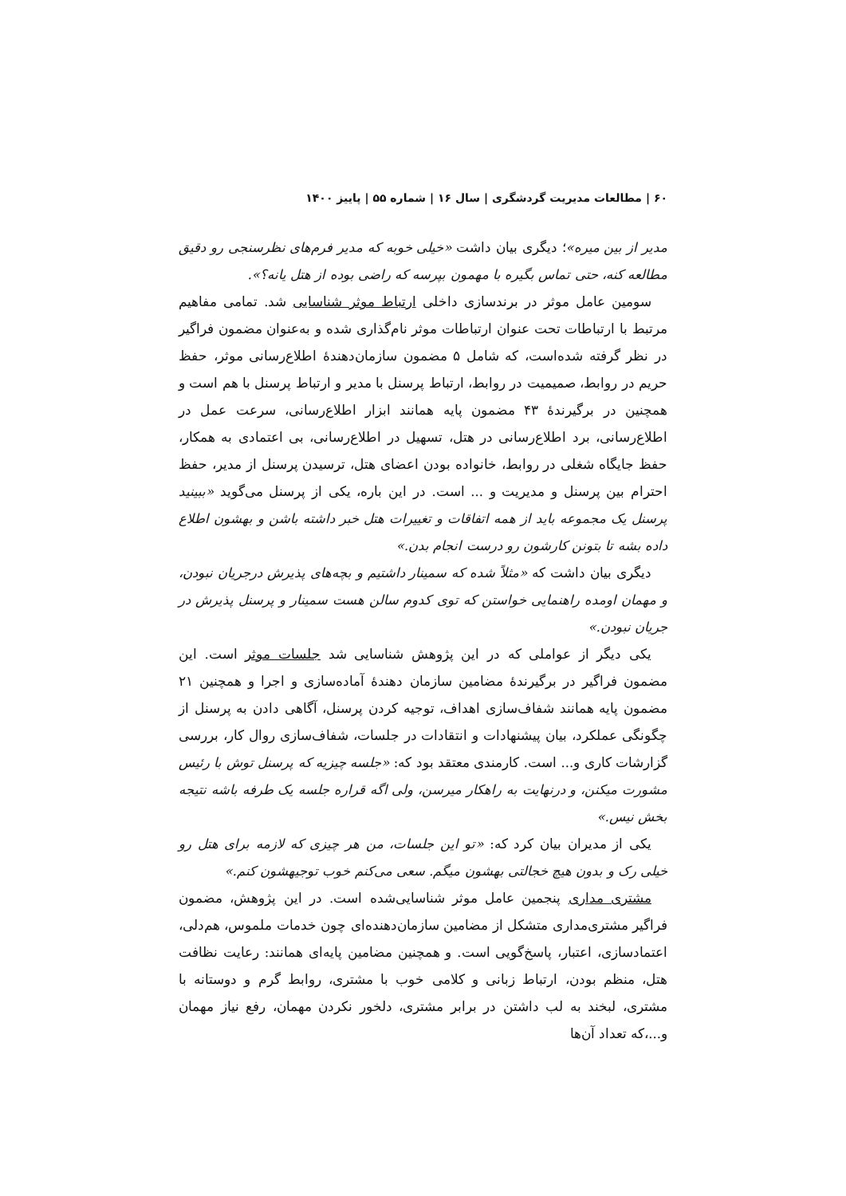۶۰ | مطالعات مدیریت گردشگری | سال ۱۶ | شماره ۵۵ | پاییز ۱۴۰۰
مدیر از بین میره»؛ دیگری بیان داشت «خیلی خوبه که مدیر فرم‌های نظرسنجی رو دقیق مطالعه کنه، حتی تماس بگیره با مهمون بپرسه که راضی بوده از هتل یانه؟».
سومین عامل موثر در برندسازی داخلی ارتباط موثر شناسایی شد. تمامی مفاهیم مرتبط با ارتباطات تحت عنوان ارتباطات موثر نام‌گذاری شده و به‌عنوان مضمون فراگیر در نظر گرفته شده‌است، که شامل ۵ مضمون سازمان‌دهندهٔ اطلاع‌رسانی موثر، حفظ حریم در روابط، صمیمیت در روابط، ارتباط پرسنل با مدیر و ارتباط پرسنل با هم است و همچنین در برگیرندهٔ ۴۳ مضمون پایه همانند ابزار اطلاع‌رسانی، سرعت عمل در اطلاع‌رسانی، برد اطلاع‌رسانی در هتل، تسهیل در اطلاع‌رسانی، بی اعتمادی به همکار، حفظ جایگاه شغلی در روابط، خانواده بودن اعضای هتل، ترسیدن پرسنل از مدیر، حفظ احترام بین پرسنل و مدیریت و ... است. در این باره، یکی از پرسنل می‌گوید «ببینید پرسنل یک مجموعه باید از همه اتفاقات و تغییرات هتل خبر داشته باشن و بهشون اطلاع داده بشه تا بتونن کارشون رو درست انجام بدن.»
دیگری بیان داشت که «مثلاً شده که سمینار داشتیم و بچه‌های پذیرش درجریان نبودن، و مهمان اومده راهنمایی خواستن که توی کدوم سالن هست سمینار و پرسنل پذیرش در جریان نبودن.»
یکی دیگر از عواملی که در این پژوهش شناسایی شد جلسات موثر است. این مضمون فراگیر در برگیرندهٔ مضامین سازمان دهندهٔ آماده‌سازی و اجرا و همچنین ۲۱ مضمون پایه همانند شفاف‌سازی اهداف، توجیه کردن پرسنل، آگاهی دادن به پرسنل از چگونگی عملکرد، بیان پیشنهادات و انتقادات در جلسات، شفاف‌سازی روال کار، بررسی گزارشات کاری و... است. کارمندی معتقد بود که: «جلسه چیزیه که پرسنل توش با رئیس مشورت میکنن، و درنهایت به راهکار میرسن، ولی اگه قراره جلسه یک طرفه باشه نتیجه بخش نیس.»
یکی از مدیران بیان کرد که: «تو این جلسات، من هر چیزی که لازمه برای هتل رو خیلی رک و بدون هیچ خجالتی بهشون میگم. سعی می‌کنم خوب توجیهشون کنم.»
مشتری مداری پنجمین عامل موثر شناسایی‌شده است. در این پژوهش، مضمون فراگیر مشتری‌مداری متشکل از مضامین سازمان‌دهنده‌ای چون خدمات ملموس، هم‌دلی، اعتمادسازی، اعتبار، پاسخ‌گویی است. و همچنین مضامین پایه‌ای همانند: رعایت نظافت هتل، منظم بودن، ارتباط زبانی و کلامی خوب با مشتری، روابط گرم و دوستانه با مشتری، لبخند به لب داشتن در برابر مشتری، دلخور نکردن مهمان، رفع نیاز مهمان و...،که تعداد آن‌ها